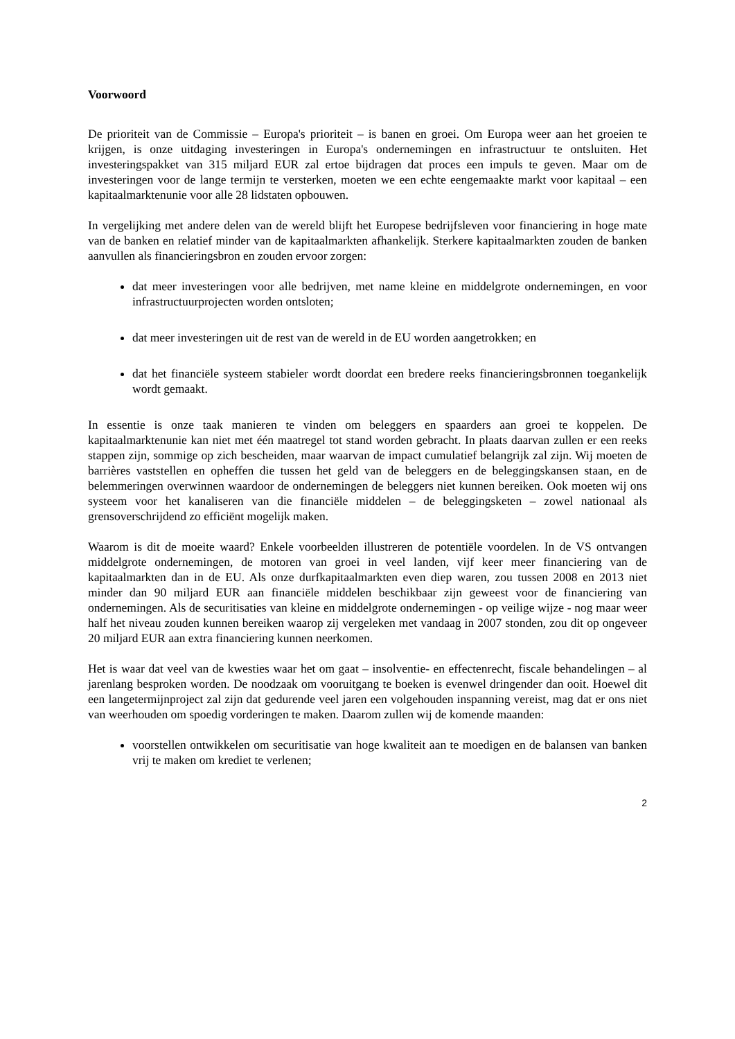Voorwoord
De prioriteit van de Commissie – Europa's prioriteit – is banen en groei. Om Europa weer aan het groeien te krijgen, is onze uitdaging investeringen in Europa's ondernemingen en infrastructuur te ontsluiten. Het investeringspakket van 315 miljard EUR zal ertoe bijdragen dat proces een impuls te geven. Maar om de investeringen voor de lange termijn te versterken, moeten we een echte eengemaakte markt voor kapitaal – een kapitaalmarktenunie voor alle 28 lidstaten opbouwen.
In vergelijking met andere delen van de wereld blijft het Europese bedrijfsleven voor financiering in hoge mate van de banken en relatief minder van de kapitaalmarkten afhankelijk. Sterkere kapitaalmarkten zouden de banken aanvullen als financieringsbron en zouden ervoor zorgen:
dat meer investeringen voor alle bedrijven, met name kleine en middelgrote ondernemingen, en voor infrastructuurprojecten worden ontsloten;
dat meer investeringen uit de rest van de wereld in de EU worden aangetrokken; en
dat het financiële systeem stabieler wordt doordat een bredere reeks financieringsbronnen toegankelijk wordt gemaakt.
In essentie is onze taak manieren te vinden om beleggers en spaarders aan groei te koppelen. De kapitaalmarktenunie kan niet met één maatregel tot stand worden gebracht. In plaats daarvan zullen er een reeks stappen zijn, sommige op zich bescheiden, maar waarvan de impact cumulatief belangrijk zal zijn. Wij moeten de barrières vaststellen en opheffen die tussen het geld van de beleggers en de beleggingskansen staan, en de belemmeringen overwinnen waardoor de ondernemingen de beleggers niet kunnen bereiken. Ook moeten wij ons systeem voor het kanaliseren van die financiële middelen – de beleggingsketen – zowel nationaal als grensoverschrijdend zo efficiënt mogelijk maken.
Waarom is dit de moeite waard? Enkele voorbeelden illustreren de potentiële voordelen. In de VS ontvangen middelgrote ondernemingen, de motoren van groei in veel landen, vijf keer meer financiering van de kapitaalmarkten dan in de EU. Als onze durfkapitaalmarkten even diep waren, zou tussen 2008 en 2013 niet minder dan 90 miljard EUR aan financiële middelen beschikbaar zijn geweest voor de financiering van ondernemingen. Als de securitisaties van kleine en middelgrote ondernemingen - op veilige wijze - nog maar weer half het niveau zouden kunnen bereiken waarop zij vergeleken met vandaag in 2007 stonden, zou dit op ongeveer 20 miljard EUR aan extra financiering kunnen neerkomen.
Het is waar dat veel van de kwesties waar het om gaat – insolventie- en effectenrecht, fiscale behandelingen – al jarenlang besproken worden. De noodzaak om vooruitgang te boeken is evenwel dringender dan ooit. Hoewel dit een langetermijnproject zal zijn dat gedurende veel jaren een volgehouden inspanning vereist, mag dat er ons niet van weerhouden om spoedig vorderingen te maken. Daarom zullen wij de komende maanden:
voorstellen ontwikkelen om securitisatie van hoge kwaliteit aan te moedigen en de balansen van banken vrij te maken om krediet te verlenen;
2